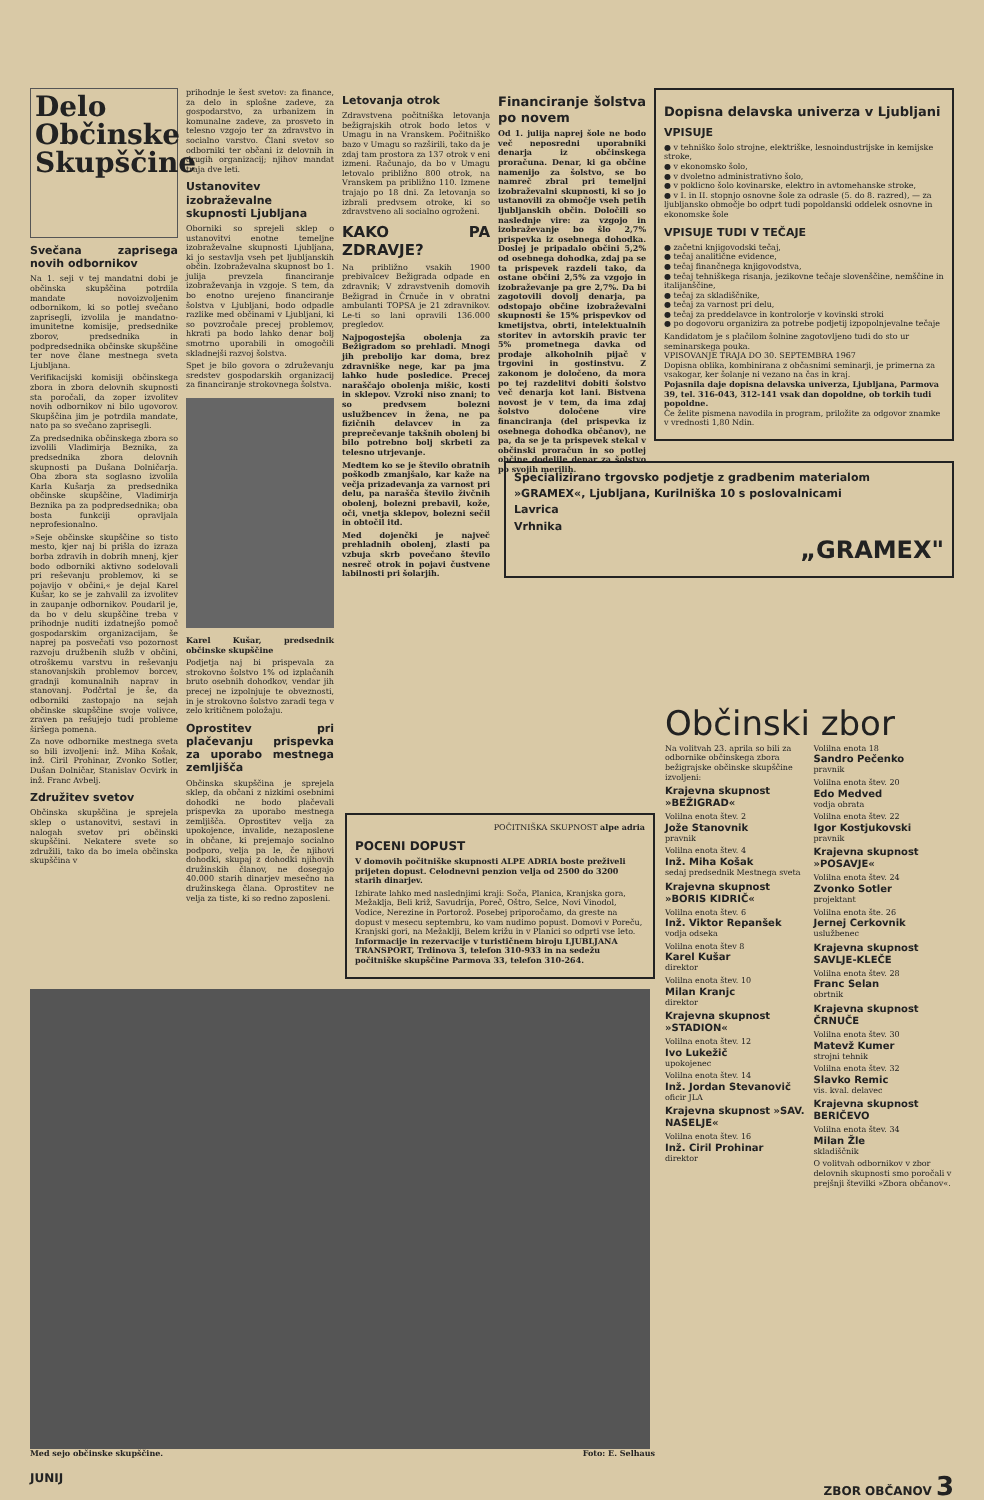Delo Občinske Skupščine
Svečana zaprisega novih odbornikov
Na 1. seji v tej mandatni dobi je občinska skupščina potrdila mandate novoizvoljenim odbornikom, ki so potlej svečano zaprisegli, izvolila je mandatno-imunitetne komisije, predsednike zborov, predsednika in podpredsednika občinske skupščine ter nove člane mestnega sveta Ljubljana.
Verifikacijski komisiji občinskega zbora in zbora delovnih skupnosti sta poročali, da zoper izvolitev novih odbornikov ni bilo ugovorov. Skupščina jim je potrdila mandate, nato pa so svečano zaprisegli.
Za predsednika občinskega zbora so izvolili Vladimirja Beznika, za predsednika zbora delovnih skupnosti pa Dušana Dolničarja. Oba zbora sta soglasno izvolila Karla Kušarja za predsednika občinske skupščine, Vladimirja Beznika pa za podpredsednika; oba bosta funkciji opravljala neprofesionalno.
»Seje občinske skupščine so tisto mesto, kjer naj bi prišla do izraza borba zdravih in dobrih mnenj, kjer bodo odborniki aktivno sodelovali pri reševanju problemov, ki se pojavijo v občini,« je dejal Karel Kušar, ko se je zahvalil za izvolitev in zaupanje odbornikov. Poudaril je, da bo v delu skupščine treba v prihodnje nuditi izdatnejšo pomoč gospodarskim organizacijam, še naprej pa posvečati vso pozornost razvoju družbenih služb v občini, otroškemu varstvu in reševanju stanovanjskih problemov borcev, gradnji komunalnih naprav in stanovanj. Podčrtal je še, da odborniki zastopajo na sejah občinske skupščine svoje volivce, zraven pa rešujejo tudi probleme širšega pomena.
Za nove odbornike mestnega sveta so bili izvoljeni: inž. Miha Košak, inž. Ciril Prohinar, Zvonko Sotler, Dušan Dolničar, Stanislav Ocvirk in inž. Franc Avbelj.
Združitev svetov
Občinska skupščina je sprejela sklep o ustanovitvi, sestavi in nalogah svetov pri občinski skupščini. Nekatere svete so združili, tako da bo imela občinska skupščina v
prihodnje le šest svetov: za finance, za delo in splošne zadeve, za gospodarstvo, za urbanizem in komunalne zadeve, za prosveto in telesno vzgojo ter za zdravstvo in socialno varstvo. Člani svetov so odborniki ter občani iz delovnih in drugih organizacij; njihov mandat traja dve leti.
Ustanovitev izobraževalne skupnosti Ljubljana
Oborniki so sprejeli sklep o ustanovitvi enotne temeljne izobraževalne skupnosti Ljubljana, ki jo sestavlja vseh pet ljubljanskih občin. Izobraževalna skupnost bo 1. julija prevzela financiranje izobraževanja in vzgoje. S tem, da bo enotno urejeno financiranje šolstva v Ljubljani, bodo odpadle razlike med občinami v Ljubljani, ki so povzročale precej problemov, hkrati pa bodo lahko denar bolj smotrno uporabili in omogočili skladnejši razvoj šolstva.
Spet je bilo govora o združevanju sredstev gospodarskih organizacij za financiranje strokovnega šolstva.
Karel Kušar, predsednik občinske skupščine
Podjetja naj bi prispevala za strokovno šolstvo 1% od izplačanih bruto osebnih dohodkov, vendar jih precej ne izpolnjuje te obveznosti, in je strokovno šolstvo zaradi tega v zelo kritičnem položaju.
Oprostitev pri plačevanju prispevka za uporabo mestnega zemljišča
Občinska skupščina je sprejela sklep, da občani z nizkimi osebnimi dohodki ne bodo plačevali prispevka za uporabo mestnega zemljišča. Oprostitev velja za upokojence, invalide, nezaposlene in občane, ki prejemajo socialno podporo, velja pa le, če njihovi dohodki, skupaj z dohodki njihovih družinskih članov, ne dosegajo 40.000 starih dinarjev mesečno na družinskega člana. Oprostitev ne velja za tiste, ki so redno zaposleni.
Letovanja otrok
Zdravstvena počitniška letovanja bežigrajskih otrok bodo letos v Umagu in na Vranskem. Počitniško bazo v Umagu so razširili, tako da je zdaj tam prostora za 137 otrok v eni izmeni. Računajo, da bo v Umagu letovalo približno 800 otrok, na Vranskem pa približno 110. Izmene trajajo po 18 dni. Za letovanja so izbrali predvsem otroke, ki so zdravstveno ali socialno ogroženi.
KAKO PA ZDRAVJE?
Na približno vsakih 1900 prebivalcev Bežigrada odpade en zdravnik; V zdravstvenih domovih Bežigrad in Črnuče in v obratni ambulanti TOPSA je 21 zdravnikov. Le-ti so lani opravili 136.000 pregledov.
Najpogostejša obolenja za Bežigradom so prehladi. Mnogi jih prebolijo kar doma, brez zdravniške nege, kar pa jma lahko hude posledice. Precej naraščajo obolenja mišic, kosti in sklepov. Vzroki niso znani; to so predvsem bolezni uslužbencev in žena, ne pa fizičnih delavcev in za preprečevanje takšnih obolenj bi bilo potrebno bolj skrbeti za telesno utrjevanje.
Medtem ko se je število obratnih poškodb zmanjšalo, kar kaže na večja prizadevanja za varnost pri delu, pa narašča število živčnih obolenj, bolezni prebavil, kože, oči, vnetja sklepov, bolezni sečil in obtočil itd.
Med dojenčki je največ prehladnih obolenj, zlasti pa vzbuja skrb povečano število nesreč otrok in pojavi čustvene labilnosti pri šolarjih.
Financiranje šolstva po novem
Od 1. julija naprej šole ne bodo več neposredni uporabniki denarja iz občinskega proračuna. Denar, ki ga občine namenijo za šolstvo, se bo namreč zbral pri temeljni izobraževalni skupnosti, ki so jo ustanovili za območje vseh petih ljubljanskih občin. Določili so naslednje vire: za vzgojo in izobraževanje bo šlo 2,7% prispevka iz osebnega dohodka. Doslej je pripadalo občini 5,2% od osebnega dohodka, zdaj pa se ta prispevek razdeli tako, da ostane občini 2,5% za vzgojo in izobraževanje pa gre 2,7%. Da bi zagotovili dovolj denarja, pa odstopajo občine izobraževalni skupnosti še 15% prispevkov od kmetijstva, obrti, intelektualnih storitev in avtorskih pravic ter 5% prometnega davka od prodaje alkoholnih pijač v trgovini in gostinstvu. Z zakonom je določeno, da mora po tej razdelitvi dobiti šolstvo več denarja kot lani. Bistvena novost je v tem, da ima zdaj šolstvo določene vire financiranja (del prispevka iz osebnega dohodka občanov), ne pa, da se je ta prispevek stekal v občinski proračun in so potlej občine dodelile denar za šolstvo po svojih merilih.
Dopisna delavska univerza v Ljubljani
VPISUJE
● v tehniško šolo strojne, elektriške, lesnoindustrijske in kemijske stroke,
● v ekonomsko šolo,
● v dvoletno administrativno šolo,
● v poklicno šolo kovinarske, elektro in avtomehanske stroke,
● v I. in II. stopnjo osnovne šole za odrasle (5. do 8. razred), — za ljubljansko območje bo odprt tudi popoldanski oddelek osnovne in ekonomske šole
VPISUJE TUDI V TEČAJE
● začetni knjigovodski tečaj,
● tečaj analitične evidence,
● tečaj finančnega knjigovodstva,
● tečaj tehniškega risanja, jezikovne tečaje slovenščine, nemščine in italijanščine,
● tečaj za skladiščnike,
● tečaj za varnost pri delu,
● tečaj za preddelavce in kontrolorje v kovinski stroki
● po dogovoru organizira za potrebe podjetij izpopolnjevalne tečaje
Kandidatom je s plačilom šolnine zagotovljeno tudi do sto ur seminarskega pouka.
VPISOVANJE TRAJA DO 30. SEPTEMBRA 1967
Dopisna oblika, kombinirana z občasnimi seminarji, je primerna za vsakogar, ker šolanje ni vezano na čas in kraj.
Pojasnila daje dopisna delavska univerza, Ljubljana, Parmova 39, tel. 316-043, 312-141 vsak dan dopoldne, ob torkih tudi popoldne.
Če želite pismena navodila in program, priložite za odgovor znamke v vrednosti 1,80 Ndin.
Specializirano trgovsko podjetje z gradbenim materialom
»GRAMEX«, Ljubljana, Kurilniška 10 s poslovalnicami
Lavrica
Vrhnika
„GRAMEX"
POČITNIŠKA SKUPNOST alpe adria
POCENI DOPUST
V domovih počitniške skupnosti ALPE ADRIA boste preživeli prijeten dopust. Celodnevni penzion velja od 2500 do 3200 starih dinarjev.
Izbirate lahko med naslednjimi kraji: Soča, Planica, Kranjska gora, Mežaklja, Beli križ, Savudrija, Poreč, Oštro, Selce, Novi Vinodol, Vodice, Nerezine in Portorož. Posebej priporočamo, da greste na dopust v mesecu septembru, ko vam nudimo popust. Domovi v Poreču, Kranjski gori, na Mežaklji, Belem križu in v Planici so odprti vse leto. Informacije in rezervacije v turističnem biroju LJUBLJANA TRANSPORT, Trdinova 3, telefon 310-933 in na sedežu počitniške skupščine Parmova 33, telefon 310-264.
Med sejo občinske skupščine. Foto: E. Selhaus
Občinski zbor
Na volitvah 23. aprila so bili za odbornike občinskega zbora bežigrajske občinske skupščine izvoljeni:
Krajevna skupnost »BEŽIGRAD«
Volilna enota štev. 2
Jože Stanovnik
pravnik
Volilna enota štev. 4
Inž. Miha Košak
sedaj predsednik Mestnega sveta
Krajevna skupnost »BORIS KIDRIČ«
Volilna enota štev. 6
Inž. Viktor Repanšek
vodja odseka
Volilna enota štev 8
Karel Kušar
direktor
Volilna enota štev. 10
Milan Kranjc
direktor
Krajevna skupnost »STADION«
Volilna enota štev. 12
Ivo Lukežič
upokojenec
Volilna enota štev. 14
Inž. Jordan Stevanovič
oficir JLA
Krajevna skupnost »SAV. NASELJE«
Volilna enota štev. 16
Inž. Ciril Prohinar
direktor
Volilna enota 18
Sandro Pečenko
pravnik
Volilna enota štev. 20
Edo Medved
vodja obrata
Volilna enota štev. 22
Igor Kostjukovski
pravnik
Krajevna skupnost »POSAVJE«
Volilna enota štev. 24
Zvonko Sotler
projektant
Volilna enota šte. 26
Jernej Cerkovnik
uslužbenec
Krajevna skupnost SAVLJE-KLEČE
Volilna enota štev. 28
Franc Selan
obrtnik
Krajevna skupnost ČRNUČE
Volilna enota štev. 30
Matevž Kumer
strojni tehnik
Volilna enota štev. 32
Slavko Remic
vis. kval. delavec
Krajevna skupnost BERIČEVO
Volilna enota štev. 34
Milan Žle
skladiščnik
O volitvah odbornikov v zbor delovnih skupnosti smo poročali v prejšnji številki »Zbora občanov«.
JUNIJ ZBOR OBČANOV 3